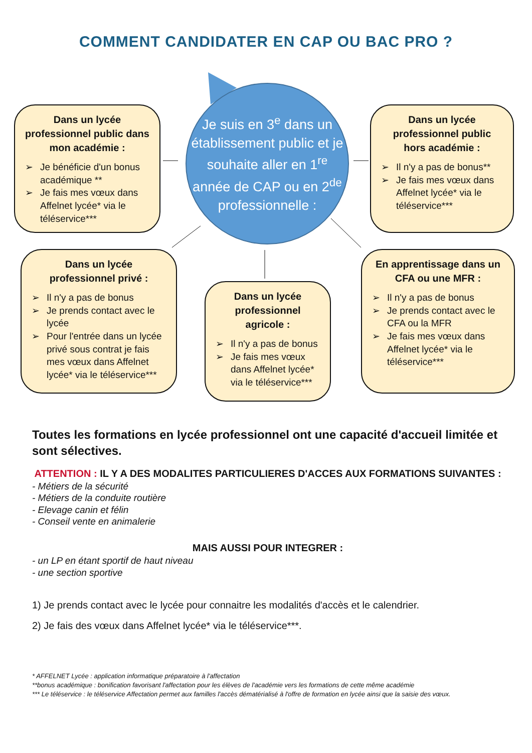COMMENT CANDIDATER EN CAP OU BAC PRO ?
Je suis en 3<sup>e</sup> dans un établissement public et je souhaite aller en 1<sup>re</sup> année de CAP ou en 2<sup>de</sup> professionnelle :
Dans un lycée professionnel public dans mon académie :
➢ Je bénéficie d'un bonus académique **
➢ Je fais mes vœux dans Affelnet lycée* via le téléservice***
Dans un lycée professionnel public hors académie :
➢ Il n'y a pas de bonus**
➢ Je fais mes vœux dans Affelnet lycée* via le téléservice***
Dans un lycée professionnel privé :
➢ Il n'y a pas de bonus
➢ Je prends contact avec le lycée
➢ Pour l'entrée dans un lycée privé sous contrat je fais mes vœux dans Affelnet lycée* via le téléservice***
Dans un lycée professionnel agricole :
➢ Il n'y a pas de bonus
➢ Je fais mes vœux dans Affelnet lycée* via le téléservice***
En apprentissage dans un CFA ou une MFR :
➢ Il n'y a pas de bonus
➢ Je prends contact avec le CFA ou la MFR
➢ Je fais mes vœux dans Affelnet lycée* via le téléservice***
Toutes les formations en lycée professionnel ont une capacité d'accueil limitée et sont sélectives.
ATTENTION : IL Y A DES MODALITES PARTICULIERES D'ACCES AUX FORMATIONS SUIVANTES :
- Métiers de la sécurité
- Métiers de la conduite routière
- Elevage canin et félin
- Conseil vente en animalerie
MAIS AUSSI POUR INTEGRER :
- un LP en étant sportif de haut niveau
- une section sportive
1) Je prends contact avec le lycée pour connaitre les modalités d'accès et le calendrier.
2) Je fais des vœux dans Affelnet lycée* via le téléservice***.
* AFFELNET Lycée : application informatique préparatoire à l'affectation
**bonus académique : bonification favorisant l'affectation pour les élèves de l'académie vers les formations de cette même académie
*** Le téléservice : le téléservice Affectation permet aux familles l'accès dématérialisé à l'offre de formation en lycée ainsi que la saisie des vœux.